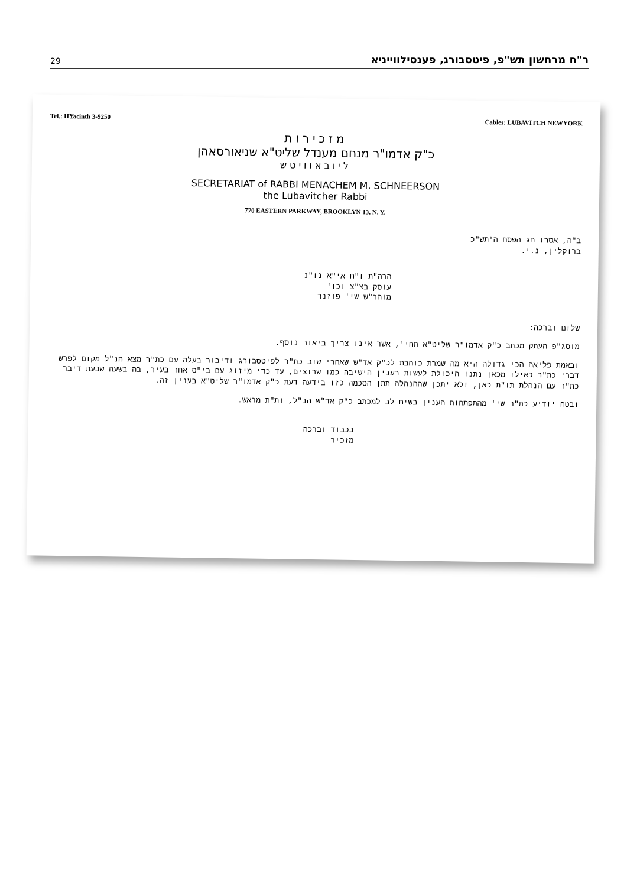29 ר"ח מרחשון תש"פ, פיטסבורג, פענסילווייניא
Tel.: HYacinth 3-9250 Cables: LUBAVITCH NEWYORK
מזכירות
כ"ק אדמו"ר מנחם מענדל שליט"א שניאורסאהן
ליובאוויטש
SECRETARIAT of RABBI MENACHEM M. SCHNEERSON
the Lubavitcher Rabbi
770 EASTERN PARKWAY, BROOKLYN 13, N. Y.
ב"ה, אסרו חג הפסח ה'תש"כ
ברוקלין, נ.י.
הרה"ת ו"ח אי"א נו"נ
עוסק בצ"צ וכו'
מוהר"ש שי' פוזנר
שלום וברכה:
מוסג"פ העתק מכתב כ"ק אדמו"ר שליט"א תחי', אשר אינו צריך ביאור נוסף.
ובאמת פליאה הכי גדולה היא מה שמרת כוהבת לכ"ק אד"ש שאחרי שוב כת"ר לפיטסבורג ודיבור בעלה עם כת"ר מצא הנ"ל מקום לפרש דברי כת"ר כאילו מכאן נתנו היכולת לעשות בענין הישיבה כמו שרוצים, עד כדי מיזוג עם בי"ס אחר בעיר, בה בשעה שבעת דיבר כת"ר עם הנהלת תו"ת כאן, ולא יתכן שההנהלה תתן הסכמה כזו בידעה דעת כ"ק אדמו"ר שליט"א בענין זה.
ובטח יודיע כת"ר שי' מהתפתחות הענין בשים לב למכתב כ"ק אד"ש הנ"ל, ות"ת מראש.
בכבוד וברכה
מזכיר